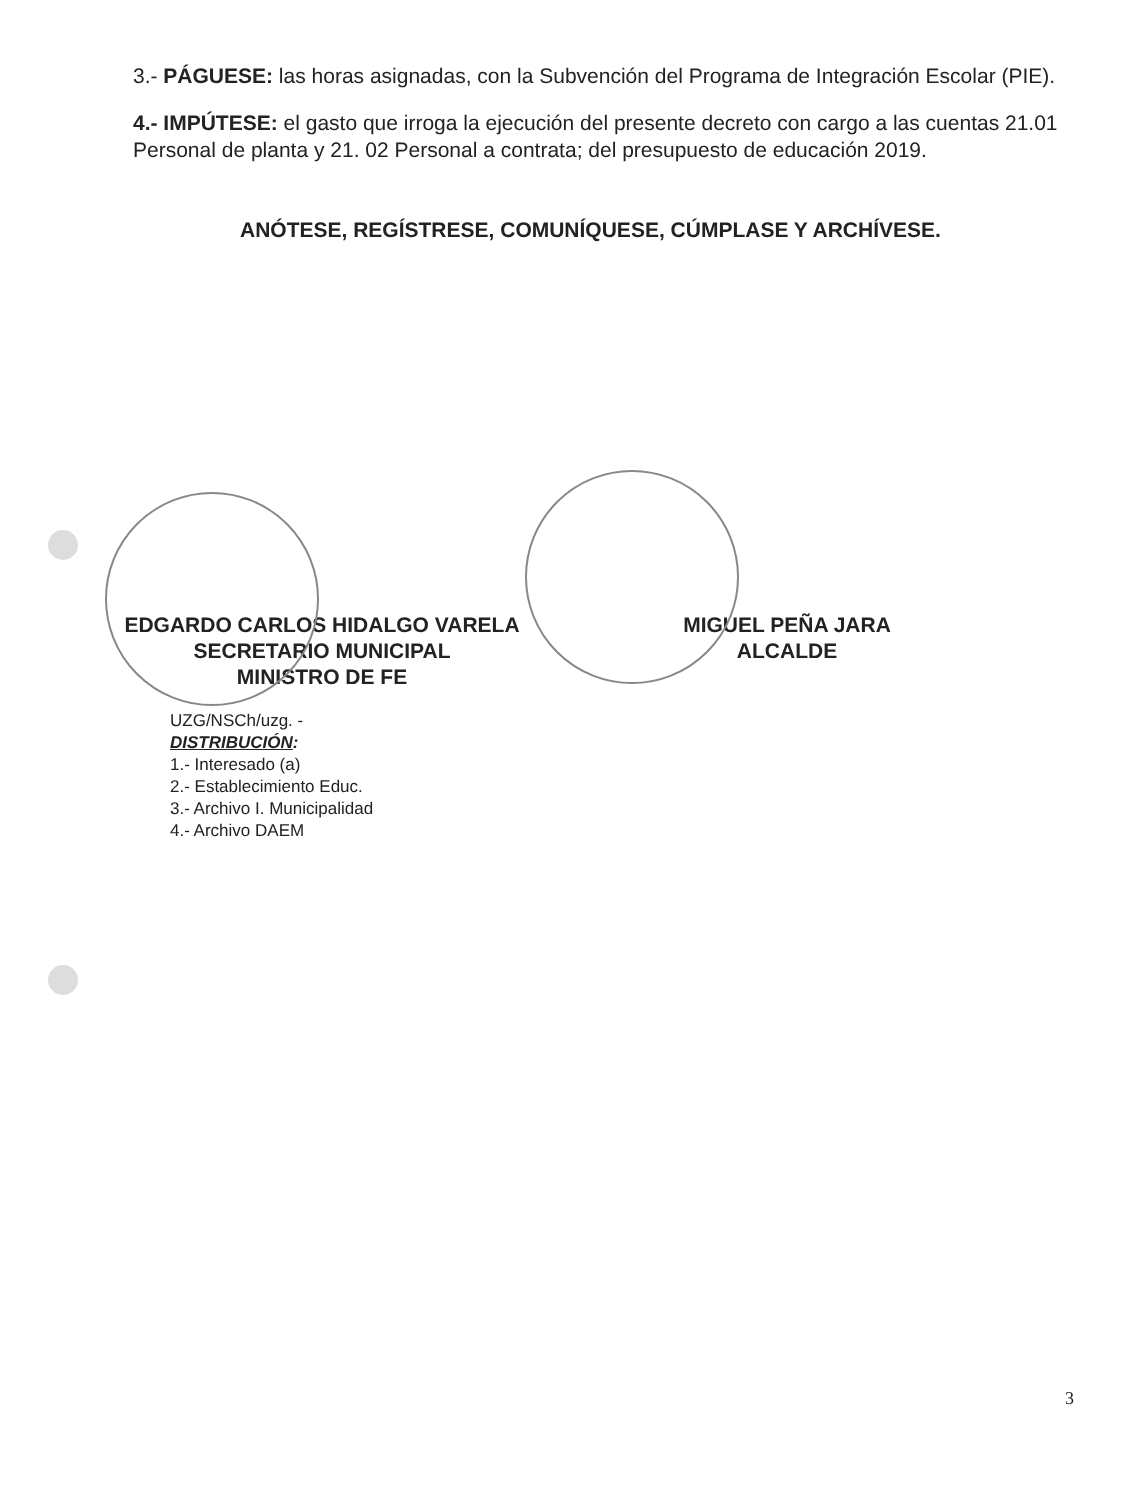3.- PÁGUESE: las horas asignadas, con la Subvención del Programa de Integración Escolar (PIE).
4.- IMPÚTESE: el gasto que irroga la ejecución del presente decreto con cargo a las cuentas 21.01 Personal de planta y 21. 02 Personal a contrata; del presupuesto de educación 2019.
ANÓTESE, REGÍSTRESE, COMUNÍQUESE, CÚMPLASE Y ARCHÍVESE.
EDGARDO CARLOS HIDALGO VARELA
SECRETARIO MUNICIPAL
MINISTRO DE FE
MIGUEL PEÑA JARA
ALCALDE
UZG/NSCh/uzg. -
DISTRIBUCIÓN:
1.- Interesado (a)
2.- Establecimiento Educ.
3.- Archivo I. Municipalidad
4.- Archivo DAEM
3